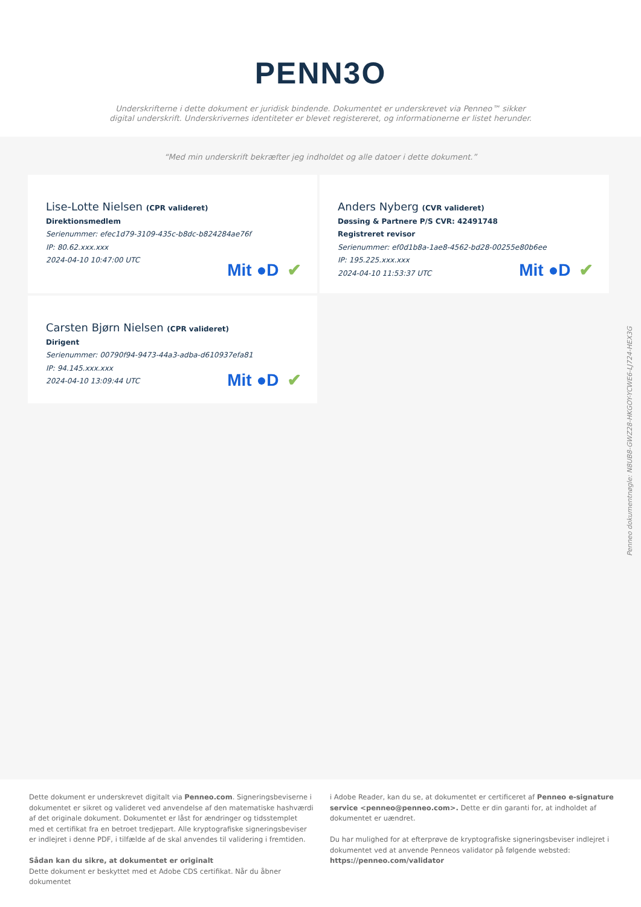PENN3O
Underskrifterne i dette dokument er juridisk bindende. Dokumentet er underskrevet via Penneo™ sikker digital underskrift. Underskrivernes identiteter er blevet registereret, og informationerne er listet herunder.
“Med min underskrift bekræfter jeg indholdet og alle datoer i dette dokument.”
Lise-Lotte Nielsen (CPR valideret)
Direktionsmedlem
Serienummer: efec1d79-3109-435c-b8dc-b824284ae76f
IP: 80.62.xxx.xxx
2024-04-10 10:47:00 UTC
Mit ●D ✔
Anders Nyberg (CVR valideret)
Døssing & Partnere P/S CVR: 42491748
Registreret revisor
Serienummer: ef0d1b8a-1ae8-4562-bd28-00255e80b6ee
IP: 195.225.xxx.xxx
2024-04-10 11:53:37 UTC
Mit ●D ✔
Carsten Bjørn Nielsen (CPR valideret)
Dirigent
Serienummer: 00790f94-9473-44a3-adba-d610937efa81
IP: 94.145.xxx.xxx
2024-04-10 13:09:44 UTC
Mit ●D ✔
Penneo dokumentnøgle: N8UB8-GWZ28-HKGOY-YCWE6-LJ724-HEX3G
Dette dokument er underskrevet digitalt via Penneo.com. Signeringsbeviserne i dokumentet er sikret og valideret ved anvendelse af den matematiske hashværdi af det originale dokument. Dokumentet er låst for ændringer og tidsstemplet med et certifikat fra en betroet tredjepart. Alle kryptografiske signeringsbeviser er indlejret i denne PDF, i tilfælde af de skal anvendes til validering i fremtiden.
Sådan kan du sikre, at dokumentet er originalt
Dette dokument er beskyttet med et Adobe CDS certifikat. Når du åbner dokumentet
i Adobe Reader, kan du se, at dokumentet er certificeret af Penneo e-signature service <penneo@penneo.com>. Dette er din garanti for, at indholdet af dokumentet er uændret.
Du har mulighed for at efterprøve de kryptografiske signeringsbeviser indlejret i dokumentet ved at anvende Penneos validator på følgende websted: https://penneo.com/validator